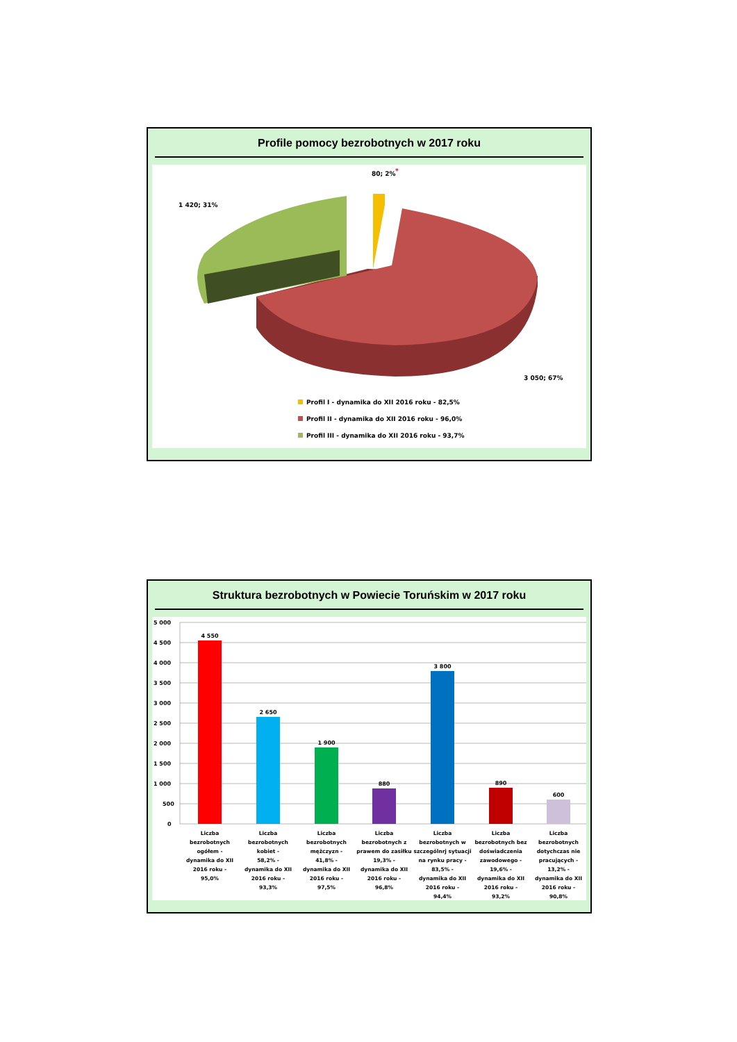Profile pomocy bezrobotnych w 2017 roku
80; 2%
*
1 420; 31%
3 050; 67%
Profil I - dynamika do XII 2016 roku - 82,5%
Profil II - dynamika do XII 2016 roku - 96,0%
Profil III - dynamika do XII 2016 roku - 93,7%
Struktura bezrobotnych w Powiecie Toruńskim w 2017 roku
5 000
4 500
4 000
3 500
3 000
2 500
2 000
1 500
1 000
500
0
4 550
2 650
1 900
880
3 800
890
600
Liczba
bezrobotnych
ogółem -
dynamika do XII
2016 roku -
95,0%
Liczba
bezrobotnych
kobiet -
58,2% -
dynamika do XII
2016 roku -
93,3%
Liczba
bezrobotnych
mężczyzn -
41,8% -
dynamika do XII
2016 roku -
97,5%
Liczba
bezrobotnych z
prawem do zasiłku
19,3% -
dynamika do XII
2016 roku -
96,8%
Liczba
bezrobotnych w
szczególnrj sytuacji
na rynku pracy -
83,5% -
dynamika do XII
2016 roku -
94,4%
Liczba
bezrobotnych bez
doświadczenia
zawodowego -
19,6% -
dynamika do XII
2016 roku -
93,2%
Liczba
bezrobotnych
dotychczas nie
pracujących -
13,2% -
dynamika do XII
2016 roku -
90,8%